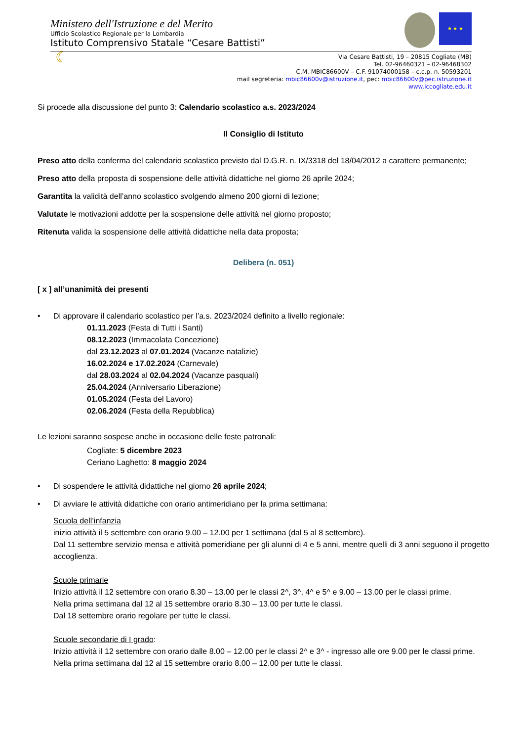Ministero dell'Istruzione e del Merito
Ufficio Scolastico Regionale per la Lombardia
Istituto Comprensivo Statale “Cesare Battisti”
★ ★ ★
☾
Via Cesare Battisti, 19 – 20815 Cogliate (MB)
Tel. 02-96460321 – 02-96468302
C.M. MBIC86600V – C.F. 91074000158 – c.c.p. n. 50593201
mail segreteria: mbic86600v@istruzione.it, pec: mbic86600v@pec.istruzione.it
www.iccogliate.edu.it
Si procede alla discussione del punto 3: Calendario scolastico a.s. 2023/2024
Il Consiglio di Istituto
Preso atto della conferma del calendario scolastico previsto dal D.G.R. n. IX/3318 del 18/04/2012 a carattere permanente;
Preso atto della proposta di sospensione delle attività didattiche nel giorno 26 aprile 2024;
Garantita la validità dell’anno scolastico svolgendo almeno 200 giorni di lezione;
Valutate le motivazioni addotte per la sospensione delle attività nel giorno proposto;
Ritenuta valida la sospensione delle attività didattiche nella data proposta;
Delibera (n. 051)
[ x ] all’unanimità dei presenti
• Di approvare il calendario scolastico per l’a.s. 2023/2024 definito a livello regionale:
01.11.2023 (Festa di Tutti i Santi)
08.12.2023 (Immacolata Concezione)
dal 23.12.2023 al 07.01.2024 (Vacanze natalizie)
16.02.2024 e 17.02.2024 (Carnevale)
dal 28.03.2024 al 02.04.2024 (Vacanze pasquali)
25.04.2024 (Anniversario Liberazione)
01.05.2024 (Festa del Lavoro)
02.06.2024 (Festa della Repubblica)
Le lezioni saranno sospese anche in occasione delle feste patronali:
Cogliate: 5 dicembre 2023
Ceriano Laghetto: 8 maggio 2024
• Di sospendere le attività didattiche nel giorno 26 aprile 2024;
• Di avviare le attività didattiche con orario antimeridiano per la prima settimana:
Scuola dell’infanzia
inizio attività il 5 settembre con orario 9.00 – 12.00 per 1 settimana (dal 5 al 8 settembre).
Dal 11 settembre servizio mensa e attività pomeridiane per gli alunni di 4 e 5 anni, mentre quelli di 3 anni seguono il progetto accoglienza.
Scuole primarie
Inizio attività il 12 settembre con orario 8.30 – 13.00 per le classi 2^, 3^, 4^ e 5^ e 9.00 – 13.00 per le classi prime.
Nella prima settimana dal 12 al 15 settembre orario 8.30 – 13.00 per tutte le classi.
Dal 18 settembre orario regolare per tutte le classi.
Scuole secondarie di I grado:
Inizio attività il 12 settembre con orario dalle 8.00 – 12.00 per le classi 2^ e 3^ - ingresso alle ore 9.00 per le classi prime.
Nella prima settimana dal 12 al 15 settembre orario 8.00 – 12.00 per tutte le classi.